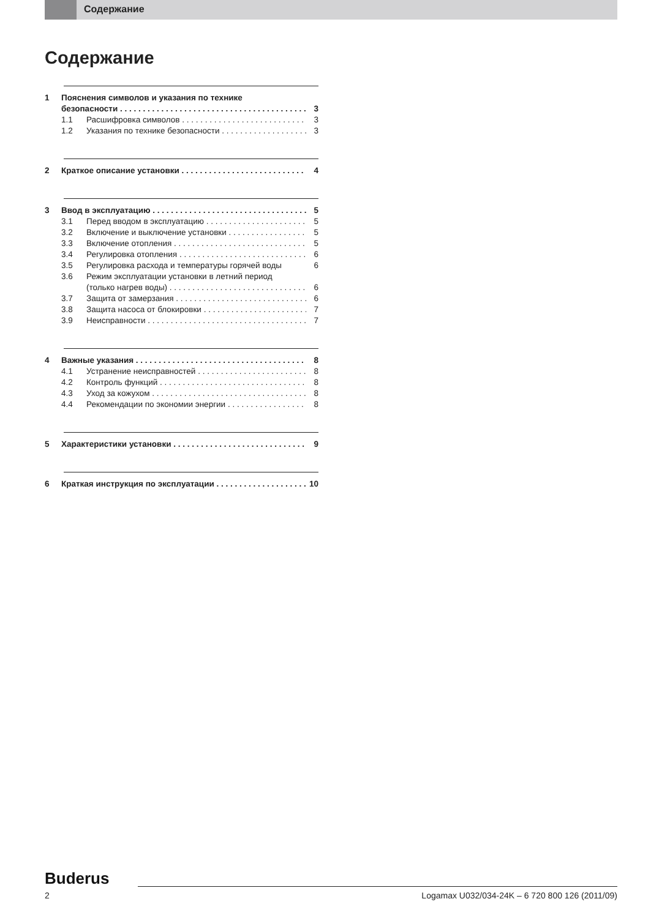Содержание
Содержание
1 Пояснения символов и указания по технике
безопасности 3
1.1 Расшифровка символов 3
1.2 Указания по технике безопасности 3
2 Краткое описание установки 4
3 Ввод в эксплуатацию 5
3.1 Перед вводом в эксплуатацию 5
3.2 Включение и выключение установки 5
3.3 Включение отопления 5
3.4 Регулировка отопления 6
3.5 Регулировка расхода и температуры горячей воды 6
3.6 Режим эксплуатации установки в летний период
(только нагрев воды) 6
3.7 Защита от замерзания 6
3.8 Защита насоса от блокировки 7
3.9 Неисправности 7
4 Важные указания 8
4.1 Устранение неисправностей 8
4.2 Контроль функций 8
4.3 Уход за кожухом 8
4.4 Рекомендации по экономии энергии 8
5 Характеристики установки 9
6 Краткая инструкция по эксплуатации 10
Buderus
2 Logamax U032/034-24K – 6 720 800 126 (2011/09)